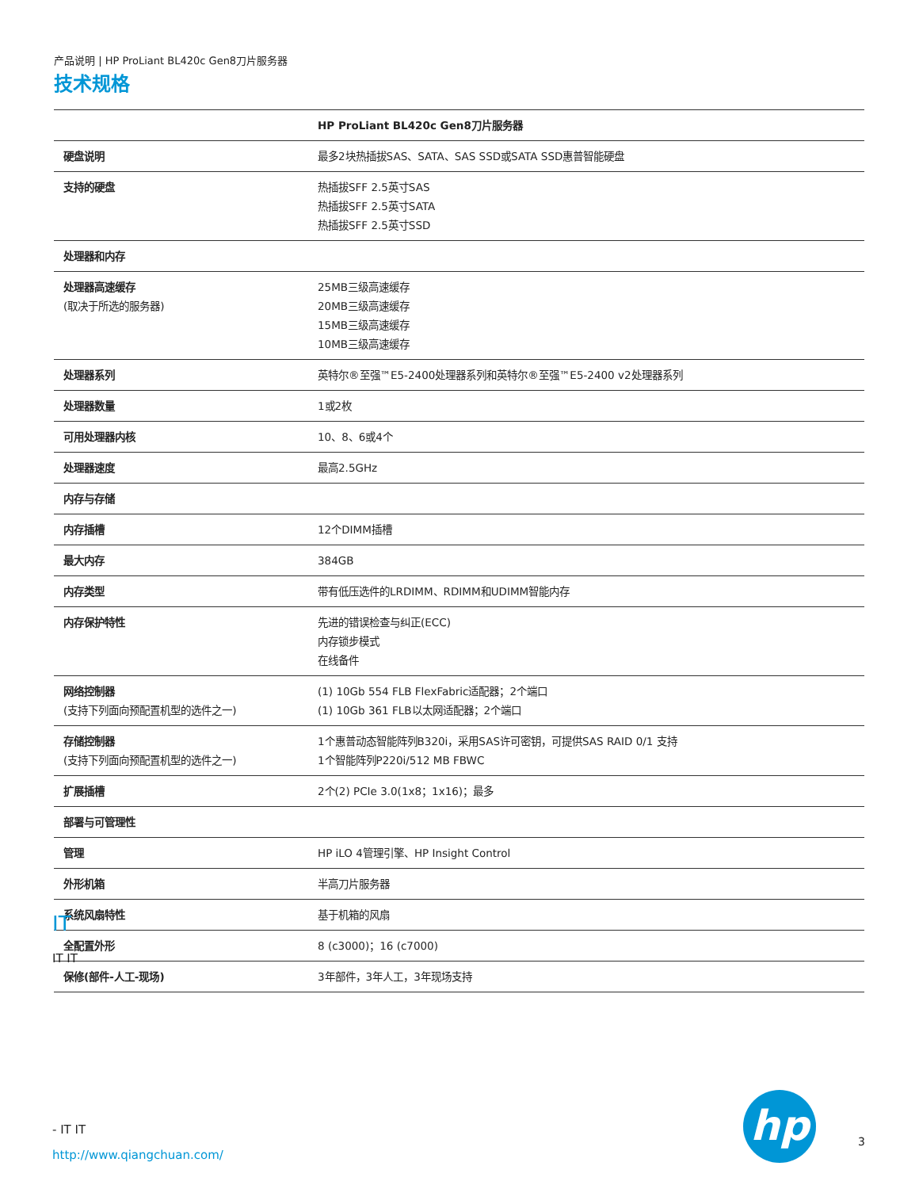产品说明 | HP ProLiant BL420c Gen8刀片服务器
技术规格
| | HP ProLiant BL420c Gen8刀片服务器 |
| 硬盘说明 | 最多2块热插拔SAS、SATA、SAS SSD或SATA SSD惠普智能硬盘 |
| 支持的硬盘 | 热插拔SFF 2.5英寸SAS 热插拔SFF 2.5英寸SATA 热插拔SFF 2.5英寸SSD |
| 处理器和内存 | |
| 处理器高速缓存 (取决于所选的服务器) | 25MB三级高速缓存 20MB三级高速缓存 15MB三级高速缓存 10MB三级高速缓存 |
| 处理器系列 | 英特尔®至强™E5-2400处理器系列和英特尔®至强™E5-2400 v2处理器系列 |
| 处理器数量 | 1或2枚 |
| 可用处理器内核 | 10、8、6或4个 |
| 处理器速度 | 最高2.5GHz |
| 内存与存储 | |
| 内存插槽 | 12个DIMM插槽 |
| 最大内存 | 384GB |
| 内存类型 | 带有低压选件的LRDIMM、RDIMM和UDIMM智能内存 |
| 内存保护特性 | 先进的错误检查与纠正(ECC) 内存锁步模式 在线备件 |
| 网络控制器 (支持下列面向预配置机型的选件之一) | (1) 10Gb 554 FLB FlexFabric适配器；2个端口 (1) 10Gb 361 FLB以太网适配器；2个端口 |
| 存储控制器 (支持下列面向预配置机型的选件之一) | 1个惠普动态智能阵列B320i，采用SAS许可密钥，可提供SAS RAID 0/1 支持 1个智能阵列P220i/512 MB FBWC |
| 扩展插槽 | 2个(2) PCIe 3.0(1x8；1x16)；最多 |
| 部署与可管理性 | |
| 管理 | HP iLO 4管理引擎、HP Insight Control |
| 外形机箱 | 半高刀片服务器 |
| 系统风扇特性 | 基于机箱的风扇 |
| 全配置外形 | 8 (c3000)；16 (c7000) |
| 保修(部件-人工-现场) | 3年部件，3年人工，3年现场支持 |
IT
IT IT
- IT IT
http://www.qiangchuan.com/
hp
3